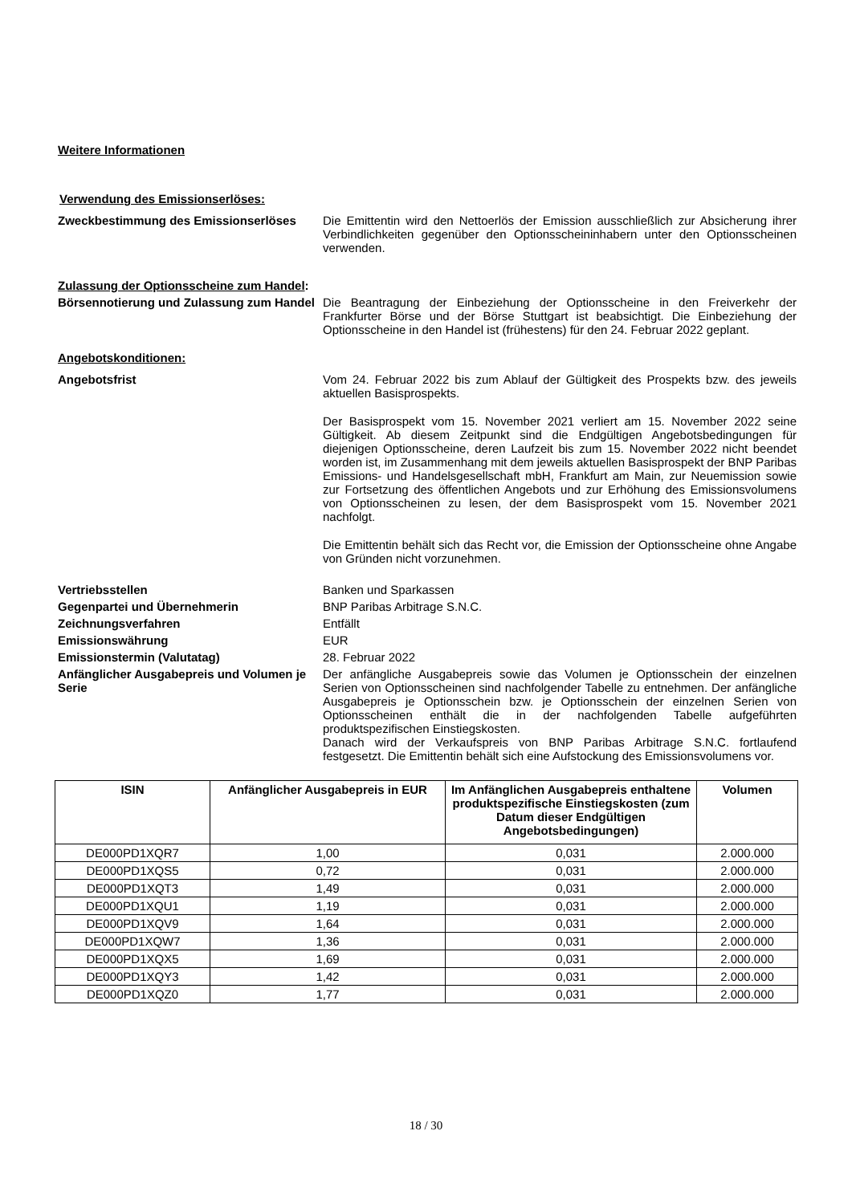Weitere Informationen
Verwendung des Emissionserlöses:
Zweckbestimmung des Emissionserlöses Die Emittentin wird den Nettoerlös der Emission ausschließlich zur Absicherung ihrer Verbindlichkeiten gegenüber den Optionsscheininhabern unter den Optionsscheinen verwenden.
Zulassung der Optionsscheine zum Handel:
Börsennotierung und Zulassung zum Handel
Die Beantragung der Einbeziehung der Optionsscheine in den Freiverkehr der Frankfurter Börse und der Börse Stuttgart ist beabsichtigt. Die Einbeziehung der Optionsscheine in den Handel ist (frühestens) für den 24. Februar 2022 geplant.
Angebotskonditionen:
Angebotsfrist Vom 24. Februar 2022 bis zum Ablauf der Gültigkeit des Prospekts bzw. des jeweils aktuellen Basisprospekts.
Der Basisprospekt vom 15. November 2021 verliert am 15. November 2022 seine Gültigkeit. Ab diesem Zeitpunkt sind die Endgültigen Angebotsbedingungen für diejenigen Optionsscheine, deren Laufzeit bis zum 15. November 2022 nicht beendet worden ist, im Zusammenhang mit dem jeweils aktuellen Basisprospekt der BNP Paribas Emissions- und Handelsgesellschaft mbH, Frankfurt am Main, zur Neuemission sowie zur Fortsetzung des öffentlichen Angebots und zur Erhöhung des Emissionsvolumens von Optionsscheinen zu lesen, der dem Basisprospekt vom 15. November 2021 nachfolgt.
Die Emittentin behält sich das Recht vor, die Emission der Optionsscheine ohne Angabe von Gründen nicht vorzunehmen.
Vertriebsstellen Banken und Sparkassen
Gegenpartei und Übernehmerin BNP Paribas Arbitrage S.N.C.
Zeichnungsverfahren Entfällt
Emissionswährung EUR
Emissionstermin (Valutatag) 28. Februar 2022
Anfänglicher Ausgabepreis und Volumen je Serie
Der anfängliche Ausgabepreis sowie das Volumen je Optionsschein der einzelnen Serien von Optionsscheinen sind nachfolgender Tabelle zu entnehmen. Der anfängliche Ausgabepreis je Optionsschein bzw. je Optionsschein der einzelnen Serien von Optionsscheinen enthält die in der nachfolgenden Tabelle aufgeführten produktspezifischen Einstiegskosten.
Danach wird der Verkaufspreis von BNP Paribas Arbitrage S.N.C. fortlaufend festgesetzt. Die Emittentin behält sich eine Aufstockung des Emissionsvolumens vor.
| ISIN | Anfänglicher Ausgabepreis in EUR | Im Anfänglichen Ausgabepreis enthaltene produktspezifische Einstiegskosten (zum Datum dieser Endgültigen Angebotsbedingungen) | Volumen |
| --- | --- | --- | --- |
| DE000PD1XQR7 | 1,00 | 0,031 | 2.000.000 |
| DE000PD1XQS5 | 0,72 | 0,031 | 2.000.000 |
| DE000PD1XQT3 | 1,49 | 0,031 | 2.000.000 |
| DE000PD1XQU1 | 1,19 | 0,031 | 2.000.000 |
| DE000PD1XQV9 | 1,64 | 0,031 | 2.000.000 |
| DE000PD1XQW7 | 1,36 | 0,031 | 2.000.000 |
| DE000PD1XQX5 | 1,69 | 0,031 | 2.000.000 |
| DE000PD1XQY3 | 1,42 | 0,031 | 2.000.000 |
| DE000PD1XQZ0 | 1,77 | 0,031 | 2.000.000 |
18 / 30